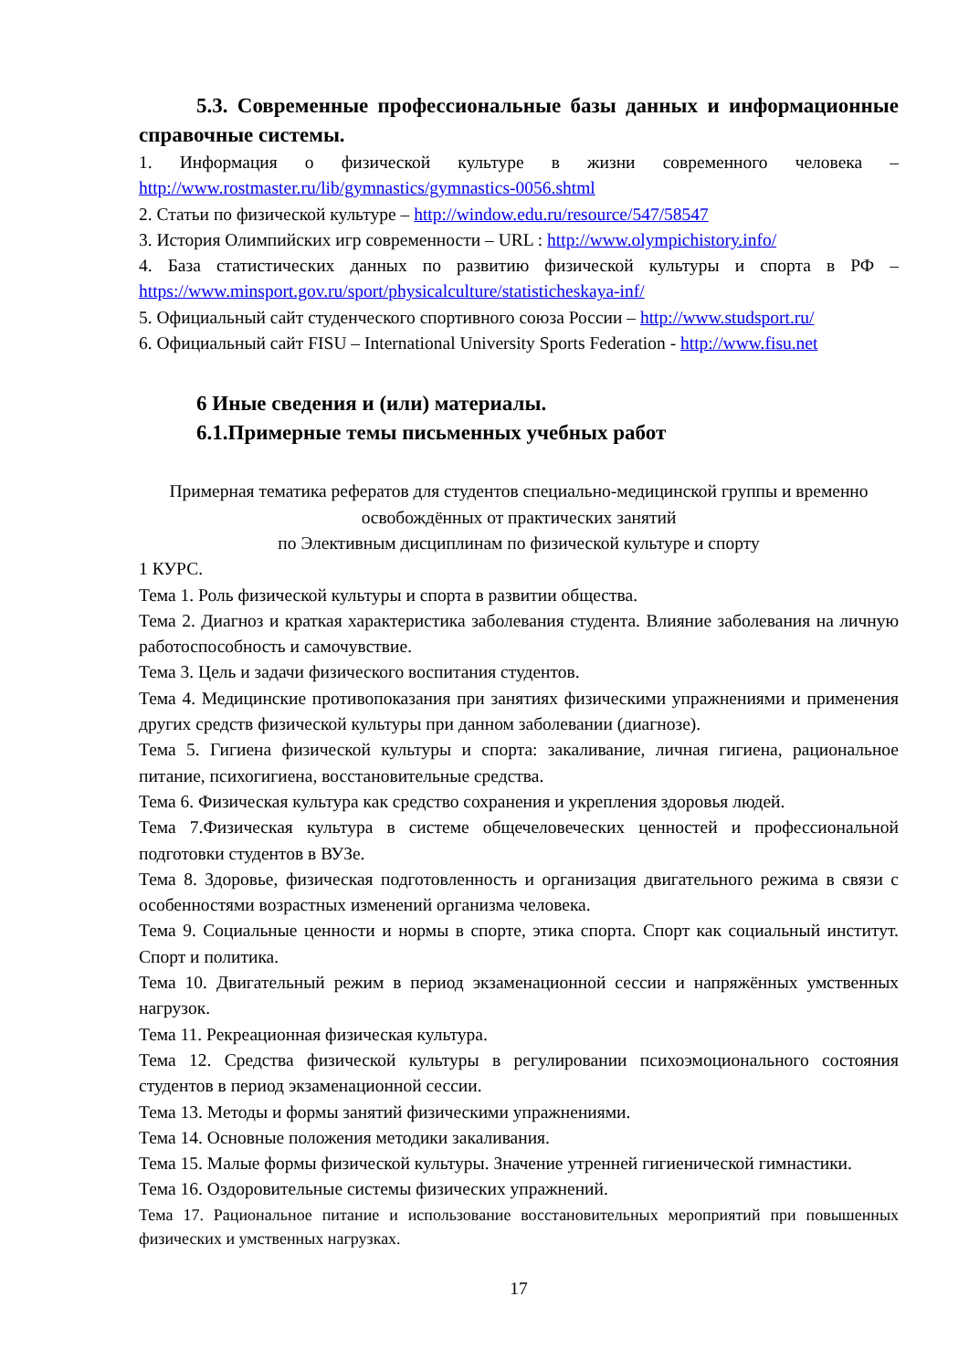5.3. Современные профессиональные базы данных и информационные справочные системы.
1. Информация о физической культуре в жизни современного человека – http://www.rostmaster.ru/lib/gymnastics/gymnastics-0056.shtml
2. Статьи по физической культуре – http://window.edu.ru/resource/547/58547
3. История Олимпийских игр современности – URL : http://www.olympichistory.info/
4. База статистических данных по развитию физической культуры и спорта в РФ – https://www.minsport.gov.ru/sport/physicalculture/statisticheskaya-inf/
5. Официальный сайт студенческого спортивного союза России – http://www.studsport.ru/
6. Официальный сайт FISU – International University Sports Federation - http://www.fisu.net
6 Иные сведения и (или) материалы.
6.1.Примерные темы письменных учебных работ
Примерная тематика рефератов для студентов специально-медицинской группы и временно освобождённых от практических занятий
по Элективным дисциплинам по физической культуре и спорту
1 КУРС.
Тема 1. Роль физической культуры и спорта в развитии общества.
Тема 2. Диагноз и краткая характеристика заболевания студента. Влияние заболевания на личную работоспособность и самочувствие.
Тема 3. Цель и задачи физического воспитания студентов.
Тема 4. Медицинские противопоказания при занятиях физическими упражнениями и применения других средств физической культуры при данном заболевании (диагнозе).
Тема 5. Гигиена физической культуры и спорта: закаливание, личная гигиена, рациональное питание, психогигиена, восстановительные средства.
Тема 6. Физическая культура как средство сохранения и укрепления здоровья людей.
Тема 7.Физическая культура в системе общечеловеческих ценностей и профессиональной подготовки студентов в ВУЗе.
Тема 8. Здоровье, физическая подготовленность и организация двигательного режима в связи с особенностями возрастных изменений организма человека.
Тема 9. Социальные ценности и нормы в спорте, этика спорта. Спорт как социальный институт. Спорт и политика.
Тема 10. Двигательный режим в период экзаменационной сессии и напряжённых умственных нагрузок.
Тема 11. Рекреационная физическая культура.
Тема 12. Средства физической культуры в регулировании психоэмоционального состояния студентов в период экзаменационной сессии.
Тема 13. Методы и формы занятий физическими упражнениями.
Тема 14. Основные положения методики закаливания.
Тема 15. Малые формы физической культуры. Значение утренней гигиенической гимнастики.
Тема 16. Оздоровительные системы физических упражнений.
Тема 17. Рациональное питание и использование восстановительных мероприятий при повышенных физических и умственных нагрузках.
17